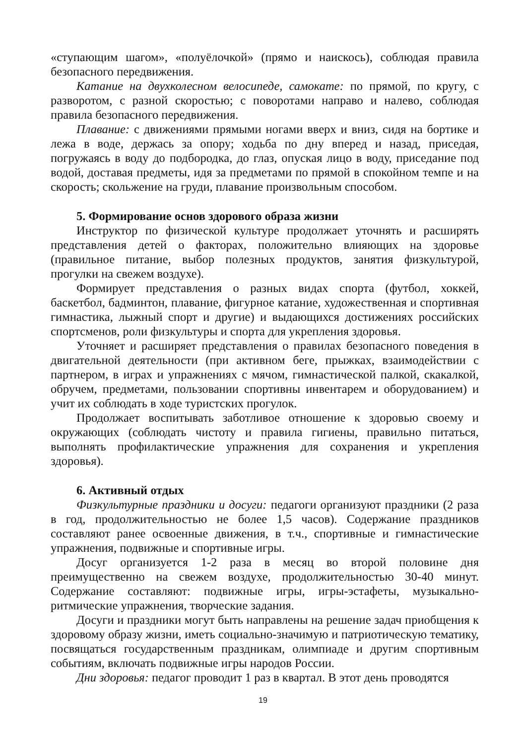«ступающим шагом», «полуёлочкой» (прямо и наискось), соблюдая правила безопасного передвижения.
Катание на двухколесном велосипеде, самокате: по прямой, по кругу, с разворотом, с разной скоростью; с поворотами направо и налево, соблюдая правила безопасного передвижения.
Плавание: с движениями прямыми ногами вверх и вниз, сидя на бортике и лежа в воде, держась за опору; ходьба по дну вперед и назад, приседая, погружаясь в воду до подбородка, до глаз, опуская лицо в воду, приседание под водой, доставая предметы, идя за предметами по прямой в спокойном темпе и на скорость; скольжение на груди, плавание произвольным способом.
5. Формирование основ здорового образа жизни
Инструктор по физической культуре продолжает уточнять и расширять представления детей о факторах, положительно влияющих на здоровье (правильное питание, выбор полезных продуктов, занятия физкультурой, прогулки на свежем воздухе).
Формирует представления о разных видах спорта (футбол, хоккей, баскетбол, бадминтон, плавание, фигурное катание, художественная и спортивная гимнастика, лыжный спорт и другие) и выдающихся достижениях российских спортсменов, роли физкультуры и спорта для укрепления здоровья.
Уточняет и расширяет представления о правилах безопасного поведения в двигательной деятельности (при активном беге, прыжках, взаимодействии с партнером, в играх и упражнениях с мячом, гимнастической палкой, скакалкой, обручем, предметами, пользовании спортивны инвентарем и оборудованием) и учит их соблюдать в ходе туристских прогулок.
Продолжает воспитывать заботливое отношение к здоровью своему и окружающих (соблюдать чистоту и правила гигиены, правильно питаться, выполнять профилактические упражнения для сохранения и укрепления здоровья).
6. Активный отдых
Физкультурные праздники и досуги: педагоги организуют праздники (2 раза в год, продолжительностью не более 1,5 часов). Содержание праздников составляют ранее освоенные движения, в т.ч., спортивные и гимнастические упражнения, подвижные и спортивные игры.
Досуг организуется 1-2 раза в месяц во второй половине дня преимущественно на свежем воздухе, продолжительностью 30-40 минут. Содержание составляют: подвижные игры, игры-эстафеты, музыкально-ритмические упражнения, творческие задания.
Досуги и праздники могут быть направлены на решение задач приобщения к здоровому образу жизни, иметь социально-значимую и патриотическую тематику, посвящаться государственным праздникам, олимпиаде и другим спортивным событиям, включать подвижные игры народов России.
Дни здоровья: педагог проводит 1 раз в квартал. В этот день проводятся
19